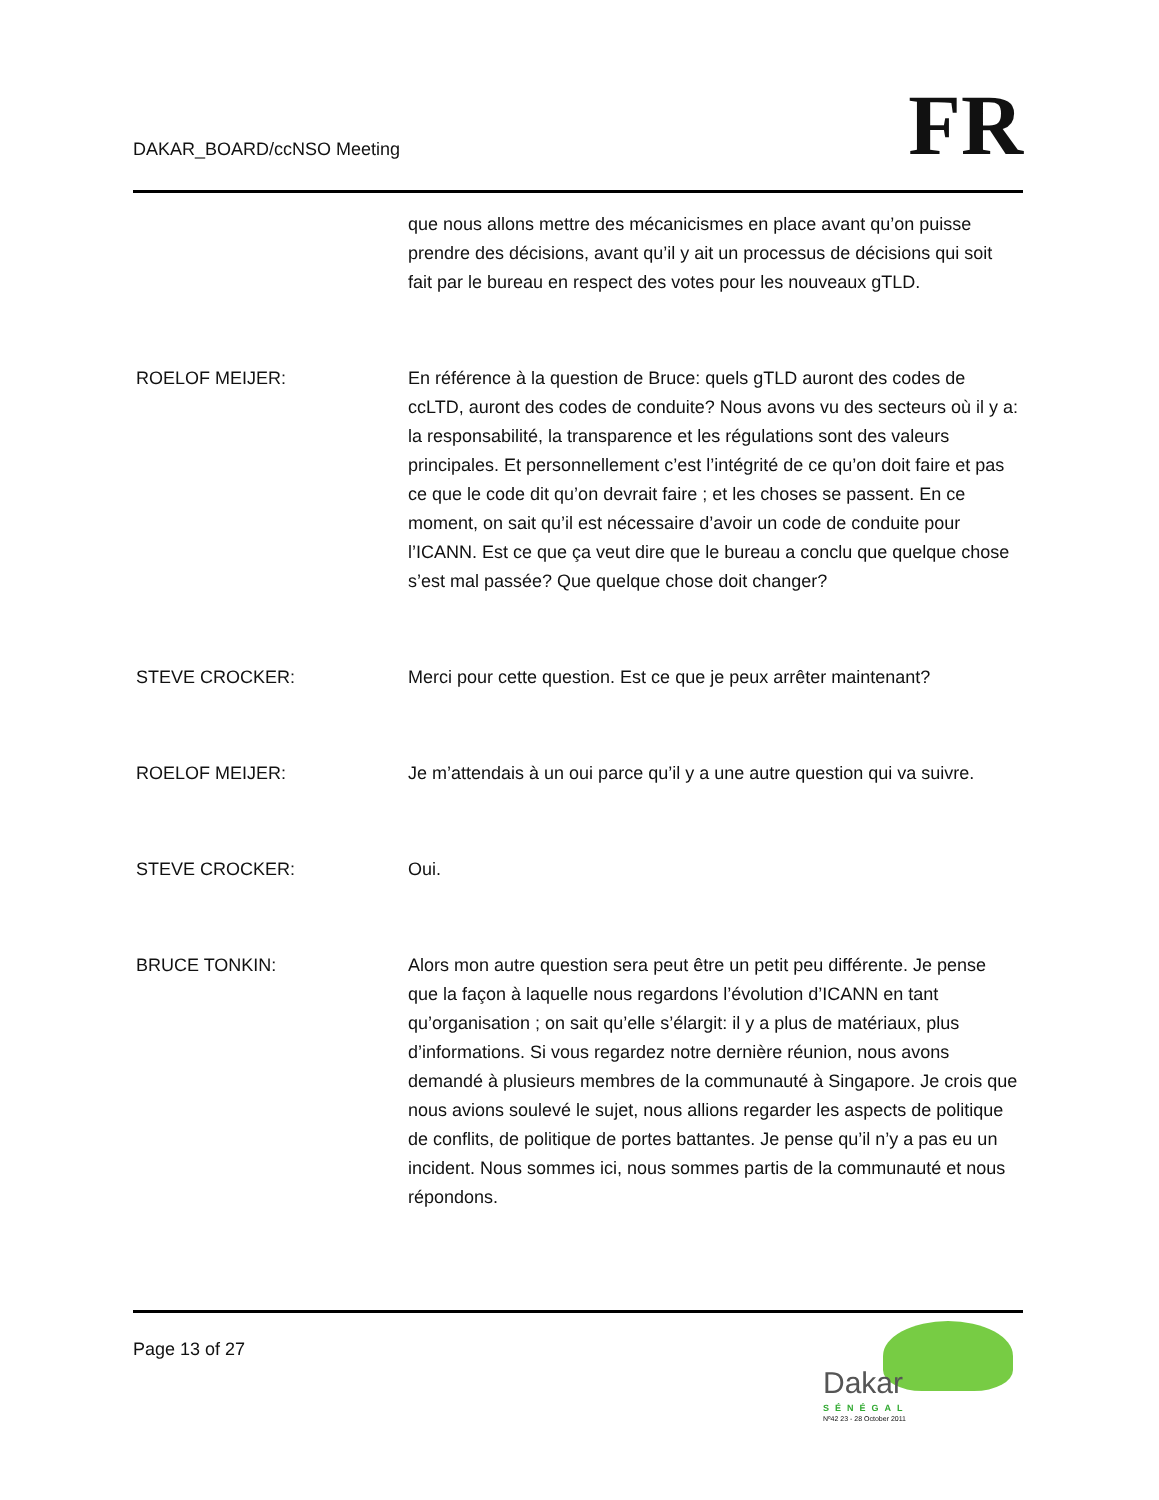DAKAR_BOARD/ccNSO Meeting
FR
que nous allons mettre des mécanicismes en place avant qu’on puisse prendre des décisions, avant qu’il y ait un processus de décisions qui soit fait par le bureau en respect des votes pour les nouveaux gTLD.
ROELOF MEIJER: En référence à la question de Bruce: quels gTLD auront des codes de ccLTD, auront des codes de conduite? Nous avons vu des secteurs où il y a: la responsabilité, la transparence et les régulations sont des valeurs principales. Et personnellement c’est l’intégrité de ce qu’on doit faire et pas ce que le code dit qu’on devrait faire ; et les choses se passent. En ce moment, on sait qu’il est nécessaire d’avoir un code de conduite pour l’ICANN. Est ce que ça veut dire que le bureau a conclu que quelque chose s’est mal passée? Que quelque chose doit changer?
STEVE CROCKER: Merci pour cette question. Est ce que je peux arrêter maintenant?
ROELOF MEIJER: Je m’attendais à un oui parce qu’il y a une autre question qui va suivre.
STEVE CROCKER: Oui.
BRUCE TONKIN: Alors mon autre question sera peut être un petit peu différente. Je pense que la façon à laquelle nous regardons l’évolution d’ICANN en tant qu’organisation ; on sait qu’elle s’élargit: il y a plus de matériaux, plus d’informations. Si vous regardez notre dernière réunion, nous avons demandé à plusieurs membres de la communauté à Singapore. Je crois que nous avions soulevé le sujet, nous allions regarder les aspects de politique de conflits, de politique de portes battantes. Je pense qu’il n’y a pas eu un incident. Nous sommes ici, nous sommes partis de la communauté et nous répondons.
Page 13 of 27
Dakar
SÉNÉGAL
Nº42 23 - 28 October 2011